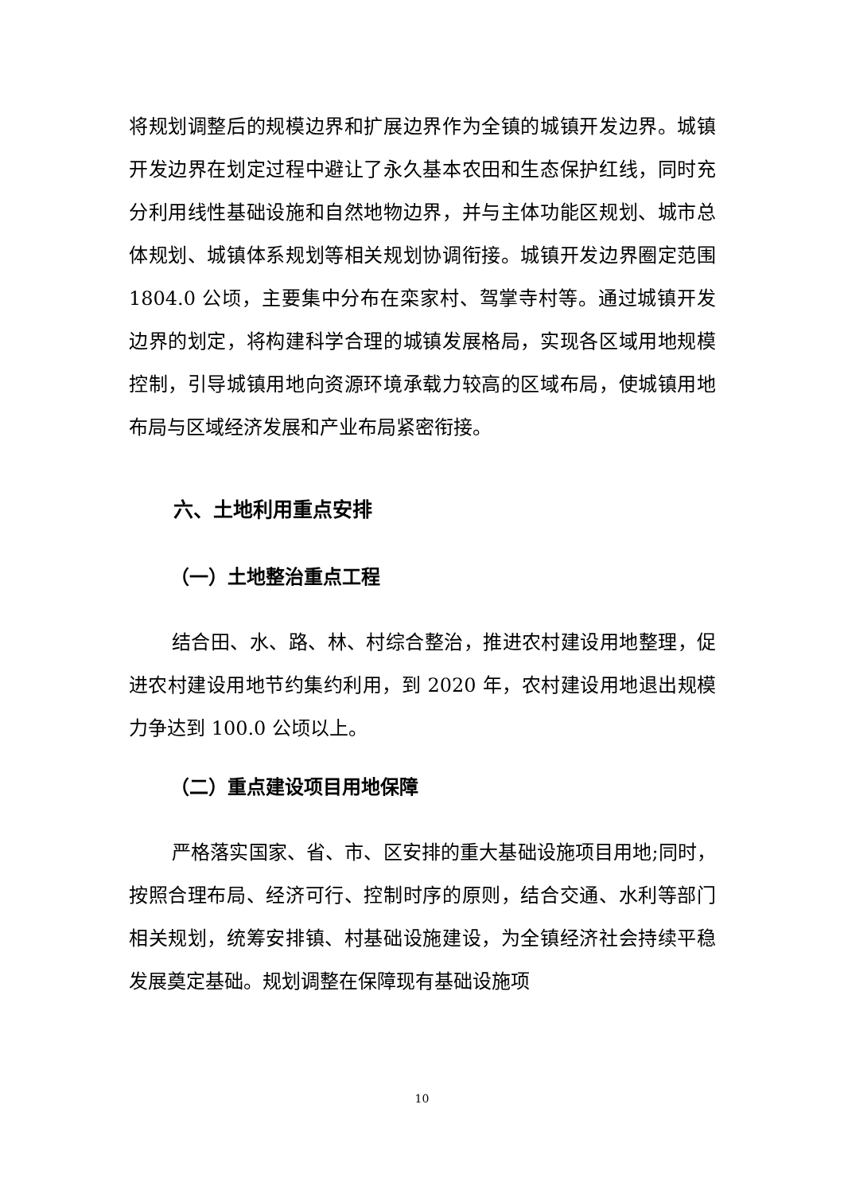将规划调整后的规模边界和扩展边界作为全镇的城镇开发边界。城镇开发边界在划定过程中避让了永久基本农田和生态保护红线，同时充分利用线性基础设施和自然地物边界，并与主体功能区规划、城市总体规划、城镇体系规划等相关规划协调衔接。城镇开发边界圈定范围 1804.0 公顷，主要集中分布在栾家村、驾掌寺村等。通过城镇开发边界的划定，将构建科学合理的城镇发展格局，实现各区域用地规模控制，引导城镇用地向资源环境承载力较高的区域布局，使城镇用地布局与区域经济发展和产业布局紧密衔接。
六、土地利用重点安排
（一）土地整治重点工程
结合田、水、路、林、村综合整治，推进农村建设用地整理，促进农村建设用地节约集约利用，到 2020 年，农村建设用地退出规模力争达到 100.0 公顷以上。
（二）重点建设项目用地保障
严格落实国家、省、市、区安排的重大基础设施项目用地;同时，按照合理布局、经济可行、控制时序的原则，结合交通、水利等部门相关规划，统筹安排镇、村基础设施建设，为全镇经济社会持续平稳发展奠定基础。规划调整在保障现有基础设施项
10